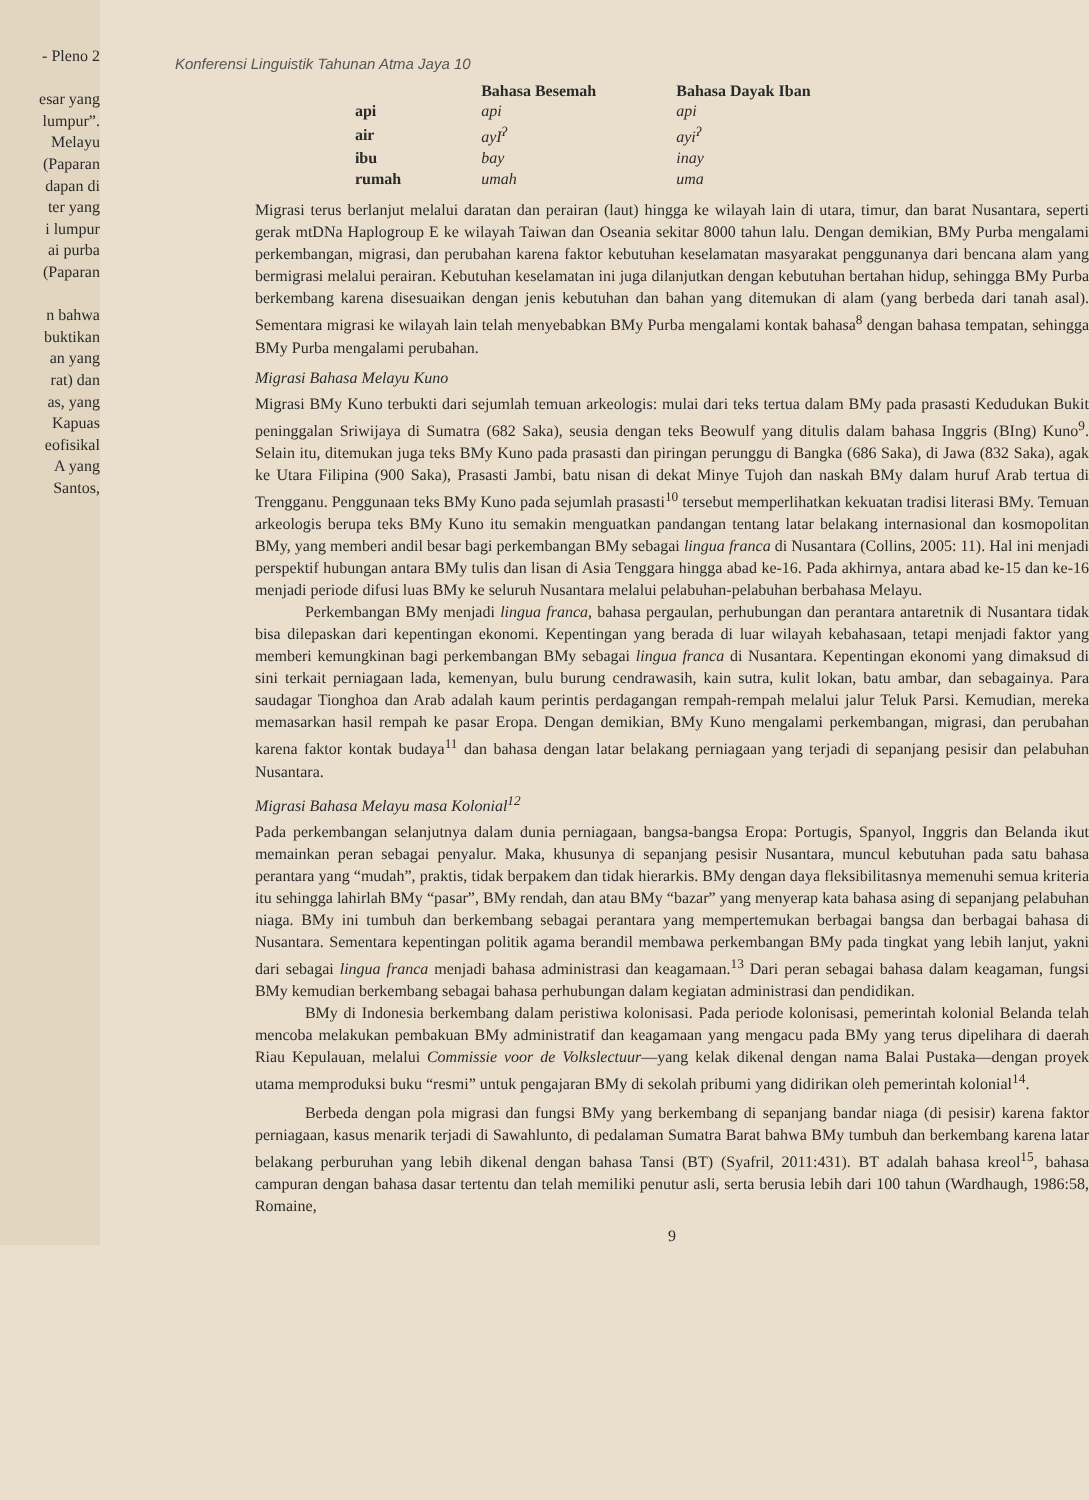- Pleno 2
esar yang
lumpur”.
Melayu
(Paparan
dapan di
ter yang
i lumpur
ai purba
(Paparan
n bahwa
buktikan
an yang
rat) dan
as, yang
Kapuas
eofisikal
A yang
Santos,
Konferensi Linguistik Tahunan Atma Jaya 10
| | Bahasa Besemah | Bahasa Dayak Iban |
| --- | --- | --- |
| api | api | api |
| air | ayI<sup>ʔ</sup> | ayi<sup>ʔ</sup> |
| ibu | bay | inay |
| rumah | umah | uma |
Migrasi terus berlanjut melalui daratan dan perairan (laut) hingga ke wilayah lain di utara, timur, dan barat Nusantara, seperti gerak mtDNa Haplogroup E ke wilayah Taiwan dan Oseania sekitar 8000 tahun lalu. Dengan demikian, BMy Purba mengalami perkembangan, migrasi, dan perubahan karena faktor kebutuhan keselamatan masyarakat penggunanya dari bencana alam yang bermigrasi melalui perairan. Kebutuhan keselamatan ini juga dilanjutkan dengan kebutuhan bertahan hidup, sehingga BMy Purba berkembang karena disesuaikan dengan jenis kebutuhan dan bahan yang ditemukan di alam (yang berbeda dari tanah asal). Sementara migrasi ke wilayah lain telah menyebabkan BMy Purba mengalami kontak bahasa<sup>8</sup> dengan bahasa tempatan, sehingga BMy Purba mengalami perubahan.
Migrasi Bahasa Melayu Kuno
Migrasi BMy Kuno terbukti dari sejumlah temuan arkeologis: mulai dari teks tertua dalam BMy pada prasasti Kedudukan Bukit peninggalan Sriwijaya di Sumatra (682 Saka), seusia dengan teks Beowulf yang ditulis dalam bahasa Inggris (BIng) Kuno<sup>9</sup>. Selain itu, ditemukan juga teks BMy Kuno pada prasasti dan piringan perunggu di Bangka (686 Saka), di Jawa (832 Saka), agak ke Utara Filipina (900 Saka), Prasasti Jambi, batu nisan di dekat Minye Tujoh dan naskah BMy dalam huruf Arab tertua di Trengganu. Penggunaan teks BMy Kuno pada sejumlah prasasti<sup>10</sup> tersebut memperlihatkan kekuatan tradisi literasi BMy. Temuan arkeologis berupa teks BMy Kuno itu semakin menguatkan pandangan tentang latar belakang internasional dan kosmopolitan BMy, yang memberi andil besar bagi perkembangan BMy sebagai lingua franca di Nusantara (Collins, 2005: 11). Hal ini menjadi perspektif hubungan antara BMy tulis dan lisan di Asia Tenggara hingga abad ke-16. Pada akhirnya, antara abad ke-15 dan ke-16 menjadi periode difusi luas BMy ke seluruh Nusantara melalui pelabuhan-pelabuhan berbahasa Melayu.
Perkembangan BMy menjadi lingua franca, bahasa pergaulan, perhubungan dan perantara antaretnik di Nusantara tidak bisa dilepaskan dari kepentingan ekonomi. Kepentingan yang berada di luar wilayah kebahasaan, tetapi menjadi faktor yang memberi kemungkinan bagi perkembangan BMy sebagai lingua franca di Nusantara. Kepentingan ekonomi yang dimaksud di sini terkait perniagaan lada, kemenyan, bulu burung cendrawasih, kain sutra, kulit lokan, batu ambar, dan sebagainya. Para saudagar Tionghoa dan Arab adalah kaum perintis perdagangan rempah-rempah melalui jalur Teluk Parsi. Kemudian, mereka memasarkan hasil rempah ke pasar Eropa. Dengan demikian, BMy Kuno mengalami perkembangan, migrasi, dan perubahan karena faktor kontak budaya<sup>11</sup> dan bahasa dengan latar belakang perniagaan yang terjadi di sepanjang pesisir dan pelabuhan Nusantara.
Migrasi Bahasa Melayu masa Kolonial<sup>12</sup>
Pada perkembangan selanjutnya dalam dunia perniagaan, bangsa-bangsa Eropa: Portugis, Spanyol, Inggris dan Belanda ikut memainkan peran sebagai penyalur. Maka, khusunya di sepanjang pesisir Nusantara, muncul kebutuhan pada satu bahasa perantara yang “mudah”, praktis, tidak berpakem dan tidak hierarkis. BMy dengan daya fleksibilitasnya memenuhi semua kriteria itu sehingga lahirlah BMy “pasar”, BMy rendah, dan atau BMy “bazar” yang menyerap kata bahasa asing di sepanjang pelabuhan niaga. BMy ini tumbuh dan berkembang sebagai perantara yang mempertemukan berbagai bangsa dan berbagai bahasa di Nusantara. Sementara kepentingan politik agama berandil membawa perkembangan BMy pada tingkat yang lebih lanjut, yakni dari sebagai lingua franca menjadi bahasa administrasi dan keagamaan.<sup>13</sup> Dari peran sebagai bahasa dalam keagaman, fungsi BMy kemudian berkembang sebagai bahasa perhubungan dalam kegiatan administrasi dan pendidikan.
BMy di Indonesia berkembang dalam peristiwa kolonisasi. Pada periode kolonisasi, pemerintah kolonial Belanda telah mencoba melakukan pembakuan BMy administratif dan keagamaan yang mengacu pada BMy yang terus dipelihara di daerah Riau Kepulauan, melalui Commissie voor de Volkslectuur—yang kelak dikenal dengan nama Balai Pustaka—dengan proyek utama memproduksi buku “resmi” untuk pengajaran BMy di sekolah pribumi yang didirikan oleh pemerintah kolonial<sup>14</sup>.
Berbeda dengan pola migrasi dan fungsi BMy yang berkembang di sepanjang bandar niaga (di pesisir) karena faktor perniagaan, kasus menarik terjadi di Sawahlunto, di pedalaman Sumatra Barat bahwa BMy tumbuh dan berkembang karena latar belakang perburuhan yang lebih dikenal dengan bahasa Tansi (BT) (Syafril, 2011:431). BT adalah bahasa kreol<sup>15</sup>, bahasa campuran dengan bahasa dasar tertentu dan telah memiliki penutur asli, serta berusia lebih dari 100 tahun (Wardhaugh, 1986:58, Romaine,
9